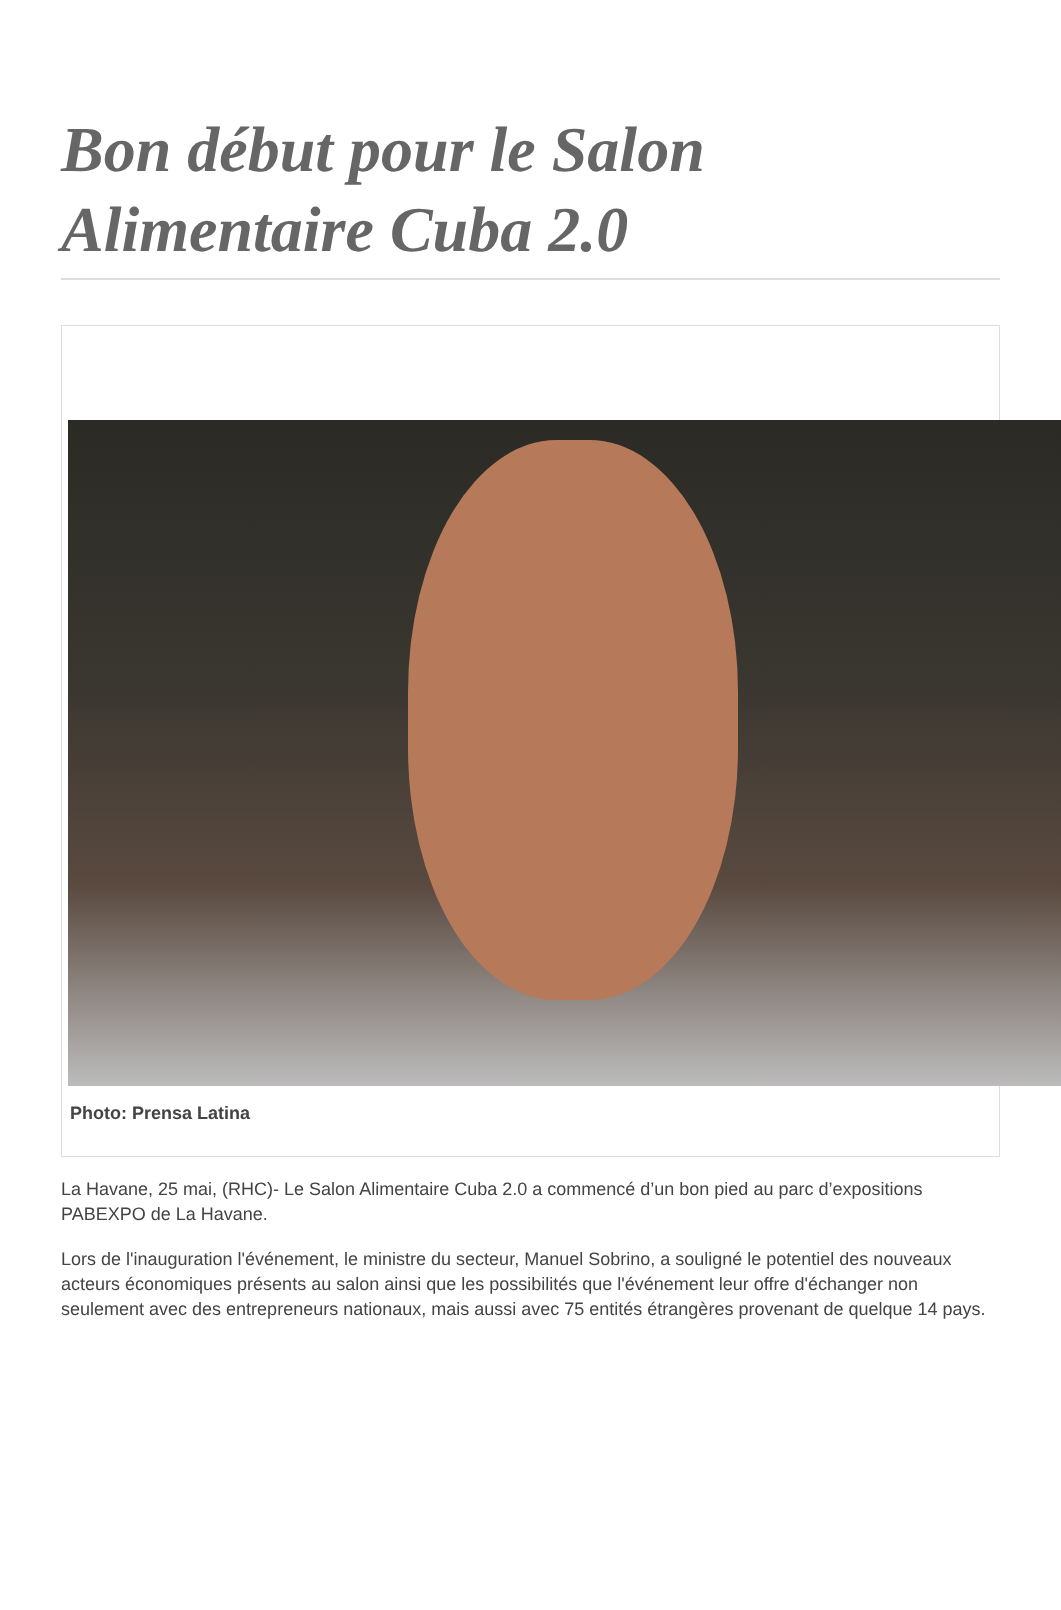Bon début pour le Salon Alimentaire Cuba 2.0
Photo: Prensa Latina
La Havane, 25 mai, (RHC)- Le Salon Alimentaire Cuba 2.0 a commencé d’un bon pied au parc d’expositions PABEXPO de La Havane.
Lors de l'inauguration l'événement, le ministre du secteur, Manuel Sobrino, a souligné le potentiel des nouveaux acteurs économiques présents au salon ainsi que les possibilités que l'événement leur offre d'échanger non seulement avec des entrepreneurs nationaux, mais aussi avec 75 entités étrangères provenant de quelque 14 pays.